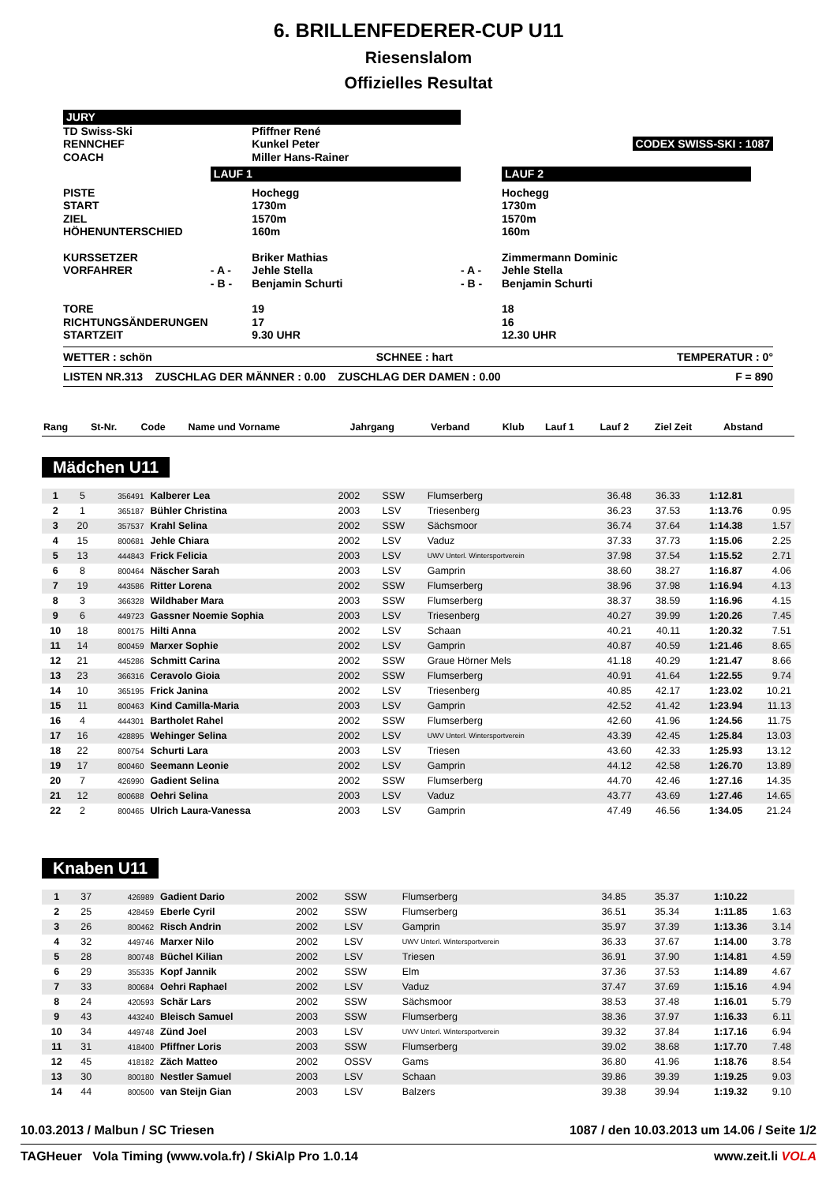6. BRILLENFEDERER-CUP U11
Riesenslalom
Offizielles Resultat
| JURY | | | | | |
| TD Swiss-Ski | | Pfiffner René | | | |
| RENNCHEF | | Kunkel Peter | | | CODEX SWISS-SKI : 1087 |
| COACH | | Miller Hans-Rainer | | | |
| | LAUF 1 | | | LAUF 2 | |
| PISTE START ZIEL HÖHENUNTERSCHIED | | Hochegg 1730m 1570m 160m | | Hochegg 1730m 1570m 160m | |
| KURSSETZER VORFAHRER | - A - - B - | Briker Mathias Jehle Stella Benjamin Schurti | - A - - B - | Zimmermann Dominic Jehle Stella Benjamin Schurti | |
| TORE RICHTUNGSÄNDERUNGEN STARTZEIT | | 19 17 9.30 UHR | | 18 16 12.30 UHR | |
WETTER : schön SCHNEE : hart TEMPERATUR : 0°
LISTEN NR.313 ZUSCHLAG DER MÄNNER : 0.00 ZUSCHLAG DER DAMEN : 0.00 F = 890
| Rang | St-Nr. | Code | Name und Vorname | Jahrgang | Verband | Klub | Lauf 1 | Lauf 2 | Ziel Zeit | Abstand |
| --- | --- | --- | --- | --- | --- | --- | --- | --- | --- | --- |
Mädchen U11
| 1 | 5 | 356491 | Kalberer Lea | 2002 | SSW | Flumserberg | 36.48 | 36.33 | 1:12.81 | |
| 2 | 1 | 365187 | Bühler Christina | 2003 | LSV | Triesenberg | 36.23 | 37.53 | 1:13.76 | 0.95 |
| 3 | 20 | 357537 | Krahl Selina | 2002 | SSW | Sächsmoor | 36.74 | 37.64 | 1:14.38 | 1.57 |
| 4 | 15 | 800681 | Jehle Chiara | 2002 | LSV | Vaduz | 37.33 | 37.73 | 1:15.06 | 2.25 |
| 5 | 13 | 444843 | Frick Felicia | 2003 | LSV | UWV Unterl. Wintersportverein | 37.98 | 37.54 | 1:15.52 | 2.71 |
| 6 | 8 | 800464 | Näscher Sarah | 2003 | LSV | Gamprin | 38.60 | 38.27 | 1:16.87 | 4.06 |
| 7 | 19 | 443586 | Ritter Lorena | 2002 | SSW | Flumserberg | 38.96 | 37.98 | 1:16.94 | 4.13 |
| 8 | 3 | 366328 | Wildhaber Mara | 2003 | SSW | Flumserberg | 38.37 | 38.59 | 1:16.96 | 4.15 |
| 9 | 6 | 449723 | Gassner Noemie Sophia | 2003 | LSV | Triesenberg | 40.27 | 39.99 | 1:20.26 | 7.45 |
| 10 | 18 | 800175 | Hilti Anna | 2002 | LSV | Schaan | 40.21 | 40.11 | 1:20.32 | 7.51 |
| 11 | 14 | 800459 | Marxer Sophie | 2002 | LSV | Gamprin | 40.87 | 40.59 | 1:21.46 | 8.65 |
| 12 | 21 | 445286 | Schmitt Carina | 2002 | SSW | Graue Hörner Mels | 41.18 | 40.29 | 1:21.47 | 8.66 |
| 13 | 23 | 366316 | Ceravolo Gioia | 2002 | SSW | Flumserberg | 40.91 | 41.64 | 1:22.55 | 9.74 |
| 14 | 10 | 365195 | Frick Janina | 2002 | LSV | Triesenberg | 40.85 | 42.17 | 1:23.02 | 10.21 |
| 15 | 11 | 800463 | Kind Camilla-Maria | 2003 | LSV | Gamprin | 42.52 | 41.42 | 1:23.94 | 11.13 |
| 16 | 4 | 444301 | Bartholet Rahel | 2002 | SSW | Flumserberg | 42.60 | 41.96 | 1:24.56 | 11.75 |
| 17 | 16 | 428895 | Wehinger Selina | 2002 | LSV | UWV Unterl. Wintersportverein | 43.39 | 42.45 | 1:25.84 | 13.03 |
| 18 | 22 | 800754 | Schurti Lara | 2003 | LSV | Triesen | 43.60 | 42.33 | 1:25.93 | 13.12 |
| 19 | 17 | 800460 | Seemann Leonie | 2002 | LSV | Gamprin | 44.12 | 42.58 | 1:26.70 | 13.89 |
| 20 | 7 | 426990 | Gadient Selina | 2002 | SSW | Flumserberg | 44.70 | 42.46 | 1:27.16 | 14.35 |
| 21 | 12 | 800688 | Oehri Selina | 2003 | LSV | Vaduz | 43.77 | 43.69 | 1:27.46 | 14.65 |
| 22 | 2 | 800465 | Ulrich Laura-Vanessa | 2003 | LSV | Gamprin | 47.49 | 46.56 | 1:34.05 | 21.24 |
Knaben U11
| 1 | 37 | 426989 | Gadient Dario | 2002 | SSW | Flumserberg | 34.85 | 35.37 | 1:10.22 | |
| 2 | 25 | 428459 | Eberle Cyril | 2002 | SSW | Flumserberg | 36.51 | 35.34 | 1:11.85 | 1.63 |
| 3 | 26 | 800462 | Risch Andrin | 2002 | LSV | Gamprin | 35.97 | 37.39 | 1:13.36 | 3.14 |
| 4 | 32 | 449746 | Marxer Nilo | 2002 | LSV | UWV Unterl. Wintersportverein | 36.33 | 37.67 | 1:14.00 | 3.78 |
| 5 | 28 | 800748 | Büchel Kilian | 2002 | LSV | Triesen | 36.91 | 37.90 | 1:14.81 | 4.59 |
| 6 | 29 | 355335 | Kopf Jannik | 2002 | SSW | Elm | 37.36 | 37.53 | 1:14.89 | 4.67 |
| 7 | 33 | 800684 | Oehri Raphael | 2002 | LSV | Vaduz | 37.47 | 37.69 | 1:15.16 | 4.94 |
| 8 | 24 | 420593 | Schär Lars | 2002 | SSW | Sächsmoor | 38.53 | 37.48 | 1:16.01 | 5.79 |
| 9 | 43 | 443240 | Bleisch Samuel | 2003 | SSW | Flumserberg | 38.36 | 37.97 | 1:16.33 | 6.11 |
| 10 | 34 | 449748 | Zünd Joel | 2003 | LSV | UWV Unterl. Wintersportverein | 39.32 | 37.84 | 1:17.16 | 6.94 |
| 11 | 31 | 418400 | Pfiffner Loris | 2003 | SSW | Flumserberg | 39.02 | 38.68 | 1:17.70 | 7.48 |
| 12 | 45 | 418182 | Zäch Matteo | 2002 | OSSV | Gams | 36.80 | 41.96 | 1:18.76 | 8.54 |
| 13 | 30 | 800180 | Nestler Samuel | 2003 | LSV | Schaan | 39.86 | 39.39 | 1:19.25 | 9.03 |
| 14 | 44 | 800500 | van Steijn Gian | 2003 | LSV | Balzers | 39.38 | 39.94 | 1:19.32 | 9.10 |
10.03.2013 / Malbun / SC Triesen 1087 / den 10.03.2013 um 14.06 / Seite 1/2
TAGHeuer Vola Timing (www.vola.fr) / SkiAlp Pro 1.0.14 www.zeit.li VOLA